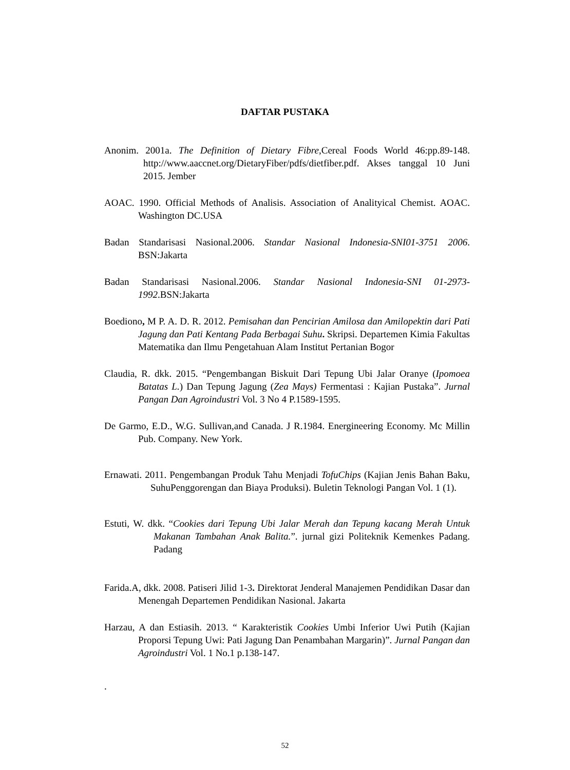DAFTAR PUSTAKA
Anonim. 2001a. The Definition of Dietary Fibre, Cereal Foods World 46:pp.89-148. http://www.aaccnet.org/DietaryFiber/pdfs/dietfiber.pdf. Akses tanggal 10 Juni 2015. Jember
AOAC. 1990. Official Methods of Analisis. Association of Analityical Chemist. AOAC. Washington DC.USA
Badan Standarisasi Nasional.2006. Standar Nasional Indonesia-SNI01-3751 2006. BSN:Jakarta
Badan Standarisasi Nasional.2006. Standar Nasional Indonesia-SNI 01-2973-1992.BSN:Jakarta
Boediono, M P. A. D. R. 2012. Pemisahan dan Pencirian Amilosa dan Amilopektin dari Pati Jagung dan Pati Kentang Pada Berbagai Suhu. Skripsi. Departemen Kimia Fakultas Matematika dan Ilmu Pengetahuan Alam Institut Pertanian Bogor
Claudia, R. dkk. 2015. “Pengembangan Biskuit Dari Tepung Ubi Jalar Oranye (Ipomoea Batatas L.) Dan Tepung Jagung (Zea Mays) Fermentasi : Kajian Pustaka”. Jurnal Pangan Dan Agroindustri Vol. 3 No 4 P.1589-1595.
De Garmo, E.D., W.G. Sullivan,and Canada. J R.1984. Energineering Economy. Mc Millin Pub. Company. New York.
Ernawati. 2011. Pengembangan Produk Tahu Menjadi TofuChips (Kajian Jenis Bahan Baku, SuhuPenggorengan dan Biaya Produksi). Buletin Teknologi Pangan Vol. 1 (1).
Estuti, W. dkk. “Cookies dari Tepung Ubi Jalar Merah dan Tepung kacang Merah Untuk Makanan Tambahan Anak Balita.”. jurnal gizi Politeknik Kemenkes Padang. Padang
Farida.A, dkk. 2008. Patiseri Jilid 1-3. Direktorat Jenderal Manajemen Pendidikan Dasar dan Menengah Departemen Pendidikan Nasional. Jakarta
Harzau, A dan Estiasih. 2013. “ Karakteristik Cookies Umbi Inferior Uwi Putih (Kajian Proporsi Tepung Uwi: Pati Jagung Dan Penambahan Margarin)”. Jurnal Pangan dan Agroindustri Vol. 1 No.1 p.138-147.
.
52